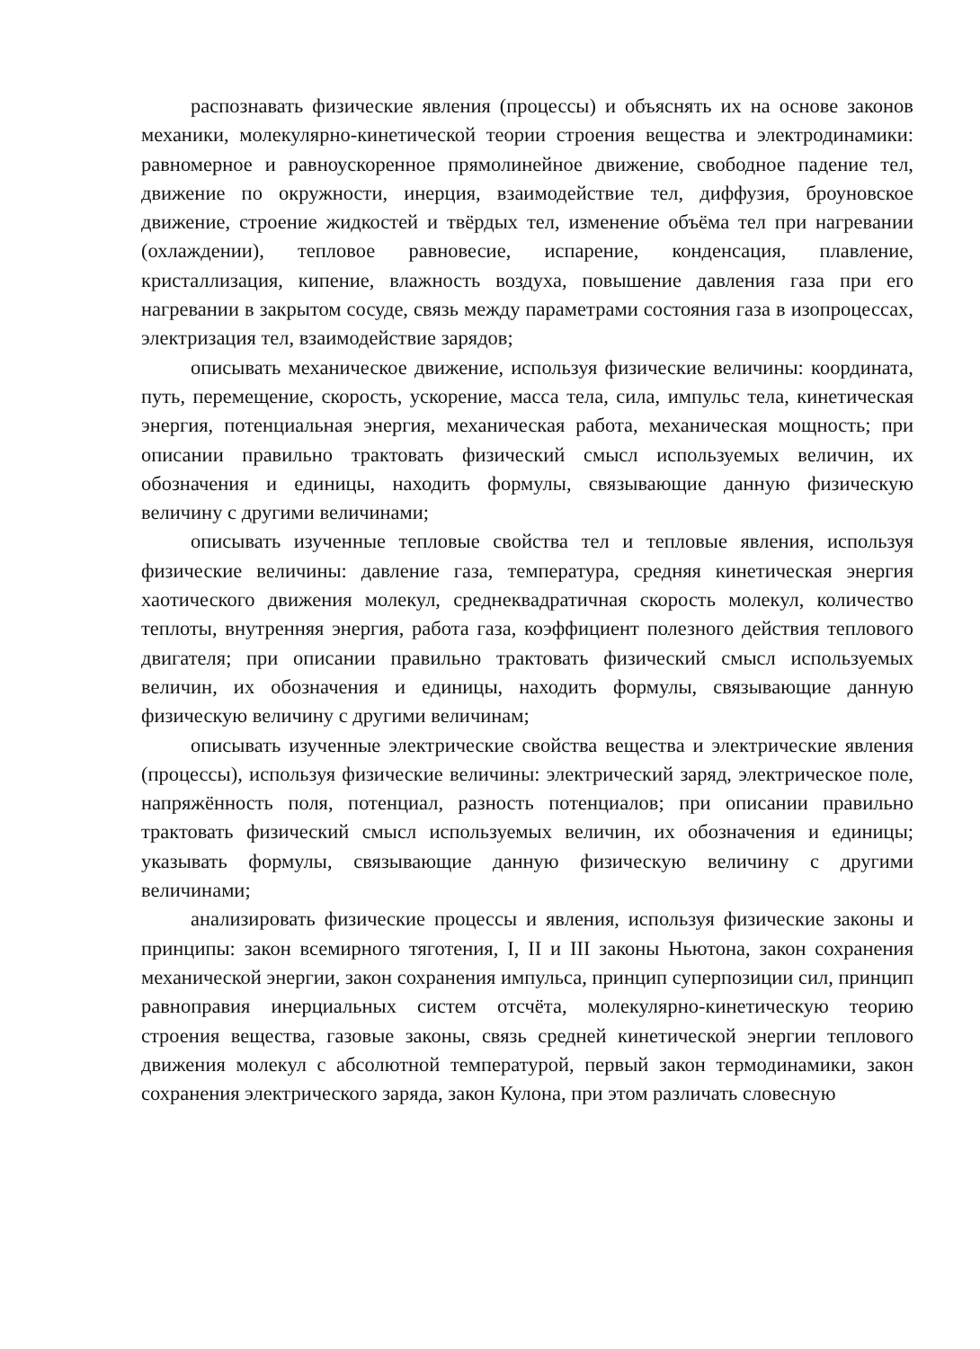распознавать физические явления (процессы) и объяснять их на основе законов механики, молекулярно-кинетической теории строения вещества и электродинамики: равномерное и равноускоренное прямолинейное движение, свободное падение тел, движение по окружности, инерция, взаимодействие тел, диффузия, броуновское движение, строение жидкостей и твёрдых тел, изменение объёма тел при нагревании (охлаждении), тепловое равновесие, испарение, конденсация, плавление, кристаллизация, кипение, влажность воздуха, повышение давления газа при его нагревании в закрытом сосуде, связь между параметрами состояния газа в изопроцессах, электризация тел, взаимодействие зарядов;
описывать механическое движение, используя физические величины: координата, путь, перемещение, скорость, ускорение, масса тела, сила, импульс тела, кинетическая энергия, потенциальная энергия, механическая работа, механическая мощность; при описании правильно трактовать физический смысл используемых величин, их обозначения и единицы, находить формулы, связывающие данную физическую величину с другими величинами;
описывать изученные тепловые свойства тел и тепловые явления, используя физические величины: давление газа, температура, средняя кинетическая энергия хаотического движения молекул, среднеквадратичная скорость молекул, количество теплоты, внутренняя энергия, работа газа, коэффициент полезного действия теплового двигателя; при описании правильно трактовать физический смысл используемых величин, их обозначения и единицы, находить формулы, связывающие данную физическую величину с другими величинам;
описывать изученные электрические свойства вещества и электрические явления (процессы), используя физические величины: электрический заряд, электрическое поле, напряжённость поля, потенциал, разность потенциалов; при описании правильно трактовать физический смысл используемых величин, их обозначения и единицы; указывать формулы, связывающие данную физическую величину с другими величинами;
анализировать физические процессы и явления, используя физические законы и принципы: закон всемирного тяготения, I, II и III законы Ньютона, закон сохранения механической энергии, закон сохранения импульса, принцип суперпозиции сил, принцип равноправия инерциальных систем отсчёта, молекулярно-кинетическую теорию строения вещества, газовые законы, связь средней кинетической энергии теплового движения молекул с абсолютной температурой, первый закон термодинамики, закон сохранения электрического заряда, закон Кулона, при этом различать словесную